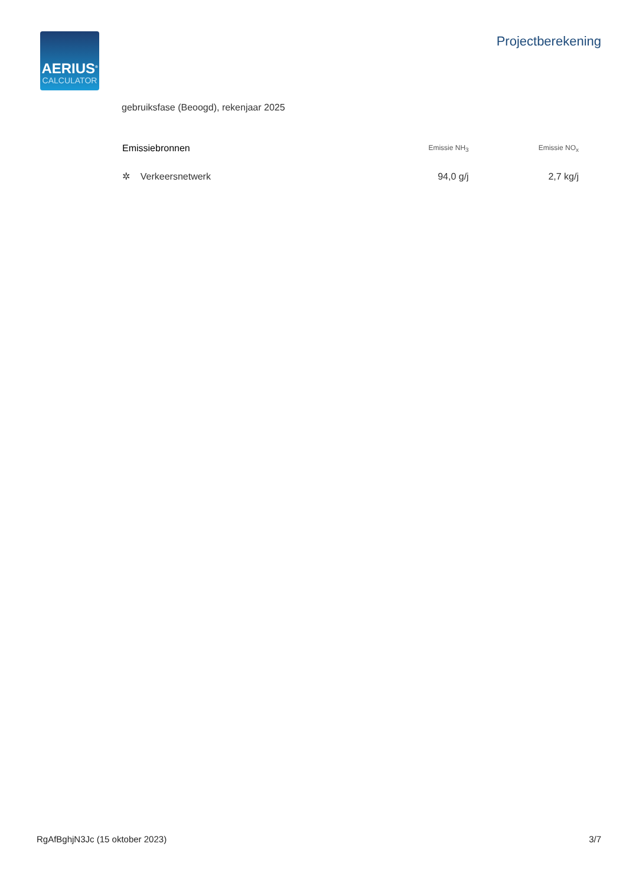AERIUS<sup>®</sup>
CALCULATOR
Projectberekening
gebruiksfase (Beoogd), rekenjaar 2025
| Emissiebronnen | Emissie NH<sub>3</sub> | Emissie NO<sub>x</sub> |
| --- | --- | --- |
| ✲ Verkeersnetwerk | 94,0 g/j | 2,7 kg/j |
RgAfBghjN3Jc (15 oktober 2023) 3/7